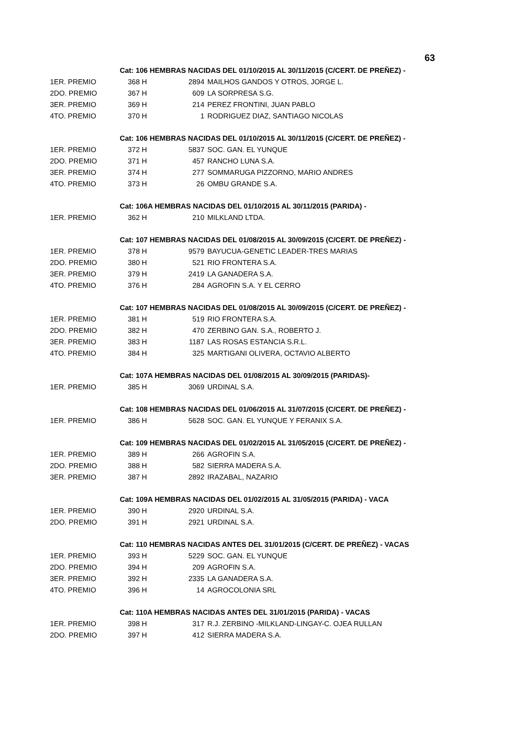63
| | Cat: 106 HEMBRAS NACIDAS DEL 01/10/2015 AL 30/11/2015 (C/CERT. DE PREÑEZ) - | | |
| 1ER. PREMIO | 368 H | 2894 | MAILHOS GANDOS Y OTROS, JORGE L. |
| 2DO. PREMIO | 367 H | 609 | LA SORPRESA S.G. |
| 3ER. PREMIO | 369 H | 214 | PEREZ FRONTINI, JUAN PABLO |
| 4TO. PREMIO | 370 H | 1 | RODRIGUEZ DIAZ, SANTIAGO NICOLAS |
| | Cat: 106 HEMBRAS NACIDAS DEL 01/10/2015 AL 30/11/2015 (C/CERT. DE PREÑEZ) - | | |
| 1ER. PREMIO | 372 H | 5837 | SOC. GAN. EL YUNQUE |
| 2DO. PREMIO | 371 H | 457 | RANCHO LUNA S.A. |
| 3ER. PREMIO | 374 H | 277 | SOMMARUGA PIZZORNO, MARIO ANDRES |
| 4TO. PREMIO | 373 H | 26 | OMBU GRANDE S.A. |
| | Cat: 106A HEMBRAS NACIDAS DEL 01/10/2015 AL 30/11/2015 (PARIDA) - | | |
| 1ER. PREMIO | 362 H | 210 | MILKLAND LTDA. |
| | Cat: 107 HEMBRAS NACIDAS DEL 01/08/2015 AL 30/09/2015 (C/CERT. DE PREÑEZ) - | | |
| 1ER. PREMIO | 378 H | 9579 | BAYUCUA-GENETIC LEADER-TRES MARIAS |
| 2DO. PREMIO | 380 H | 521 | RIO FRONTERA S.A. |
| 3ER. PREMIO | 379 H | 2419 | LA GANADERA S.A. |
| 4TO. PREMIO | 376 H | 284 | AGROFIN S.A. Y EL CERRO |
| | Cat: 107 HEMBRAS NACIDAS DEL 01/08/2015 AL 30/09/2015 (C/CERT. DE PREÑEZ) - | | |
| 1ER. PREMIO | 381 H | 519 | RIO FRONTERA S.A. |
| 2DO. PREMIO | 382 H | 470 | ZERBINO GAN. S.A., ROBERTO J. |
| 3ER. PREMIO | 383 H | 1187 | LAS ROSAS ESTANCIA S.R.L. |
| 4TO. PREMIO | 384 H | 325 | MARTIGANI OLIVERA, OCTAVIO ALBERTO |
| | Cat: 107A HEMBRAS NACIDAS DEL 01/08/2015 AL 30/09/2015 (PARIDAS)- | | |
| 1ER. PREMIO | 385 H | 3069 | URDINAL S.A. |
| | Cat: 108 HEMBRAS NACIDAS DEL 01/06/2015 AL 31/07/2015 (C/CERT. DE PREÑEZ) - | | |
| 1ER. PREMIO | 386 H | 5628 | SOC. GAN. EL YUNQUE Y FERANIX S.A. |
| | Cat: 109 HEMBRAS NACIDAS DEL 01/02/2015 AL 31/05/2015 (C/CERT. DE PREÑEZ) - | | |
| 1ER. PREMIO | 389 H | 266 | AGROFIN S.A. |
| 2DO. PREMIO | 388 H | 582 | SIERRA MADERA S.A. |
| 3ER. PREMIO | 387 H | 2892 | IRAZABAL, NAZARIO |
| | Cat: 109A HEMBRAS NACIDAS DEL 01/02/2015 AL 31/05/2015 (PARIDA) - VACA | | |
| 1ER. PREMIO | 390 H | 2920 | URDINAL S.A. |
| 2DO. PREMIO | 391 H | 2921 | URDINAL S.A. |
| | Cat: 110 HEMBRAS NACIDAS ANTES DEL 31/01/2015 (C/CERT. DE PREÑEZ) - VACAS | | |
| 1ER. PREMIO | 393 H | 5229 | SOC. GAN. EL YUNQUE |
| 2DO. PREMIO | 394 H | 209 | AGROFIN S.A. |
| 3ER. PREMIO | 392 H | 2335 | LA GANADERA S.A. |
| 4TO. PREMIO | 396 H | 14 | AGROCOLONIA SRL |
| | Cat: 110A HEMBRAS NACIDAS ANTES DEL 31/01/2015 (PARIDA) - VACAS | | |
| 1ER. PREMIO | 398 H | 317 | R.J. ZERBINO -MILKLAND-LINGAY-C. OJEA RULLAN |
| 2DO. PREMIO | 397 H | 412 | SIERRA MADERA S.A. |